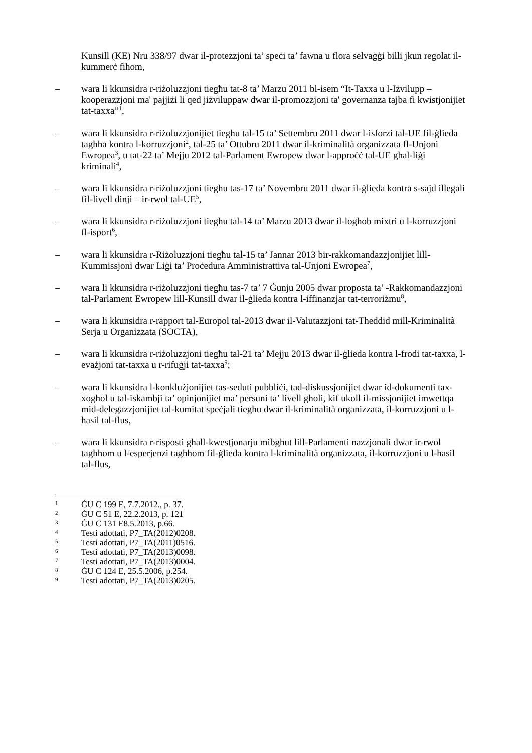Kunsill (KE) Nru 338/97 dwar il-protezzjoni ta’ speċi ta’ fawna u flora selvaġġi billi jkun regolat il-kummerċ fihom,
– wara li kkunsidra r-riżoluzzjoni tiegħu tat-8 ta’ Marzu 2011 bl-isem “It-Taxxa u l-Iżvilupp – kooperazzjoni ma' pajjiżi li qed jiżviluppaw dwar il-promozzjoni ta' governanza tajba fi kwistjonijiet tat-taxxa”<sup>1</sup>,
– wara li kkunsidra r-riżoluzzjonijiet tiegħu tal-15 ta’ Settembru 2011 dwar l-isforzi tal-UE fil-ġlieda tagħha kontra l-korruzzjoni<sup>2</sup>, tal-25 ta’ Ottubru 2011 dwar il-kriminalità organizzata fl-Unjoni Ewropea<sup>3</sup>, u tat-22 ta’ Mejju 2012 tal-Parlament Ewropew dwar l-approċċ tal-UE għal-liġi kriminali<sup>4</sup>,
– wara li kkunsidra r-riżoluzzjoni tiegħu tas-17 ta’ Novembru 2011 dwar il-ġlieda kontra s-sajd illegali fil-livell dinji – ir-rwol tal-UE<sup>5</sup>,
– wara li kkunsidra r-riżoluzzjoni tiegħu tal-14 ta’ Marzu 2013 dwar il-logħob mixtri u l-korruzzjoni fl-isport<sup>6</sup>,
– wara li kkunsidra r-Riżoluzzjoni tiegħu tal-15 ta’ Jannar 2013 bir-rakkomandazzjonijiet lill-Kummissjoni dwar Liġi ta’ Proċedura Amministrattiva tal-Unjoni Ewropea<sup>7</sup>,
– wara li kkunsidra r-riżoluzzjoni tiegħu tas-7 ta’ 7 Ġunju 2005 dwar proposta ta’ -Rakkomandazzjoni tal-Parlament Ewropew lill-Kunsill dwar il-ġlieda kontra l-iffinanzjar tat-terroriżmu<sup>8</sup>,
– wara li kkunsidra r-rapport tal-Europol tal-2013 dwar il-Valutazzjoni tat-Theddid mill-Kriminalità Serja u Organizzata (SOCTA),
– wara li kkunsidra r-riżoluzzjoni tiegħu tal-21 ta’ Mejju 2013 dwar il-ġlieda kontra l-frodi tat-taxxa, l-evażjoni tat-taxxa u r-rifuġji tat-taxxa<sup>9</sup>;
– wara li kkunsidra l-konklużjonijiet tas-seduti pubbliċi, tad-diskussjonijiet dwar id-dokumenti tax-xogħol u tal-iskambji ta’ opinjonijiet ma’ persuni ta’ livell għoli, kif ukoll il-missjonijiet imwettqa mid-delegazzjonijiet tal-kumitat speċjali tiegħu dwar il-kriminalità organizzata, il-korruzzjoni u l-ħasil tal-flus,
– wara li kkunsidra r-risposti għall-kwestjonarju mibgħut lill-Parlamenti nazzjonali dwar ir-rwol tagħhom u l-esperjenzi tagħhom fil-ġlieda kontra l-kriminalità organizzata, il-korruzzjoni u l-ħasil tal-flus,
1
ĠU C 199 E, 7.7.2012., p. 37.
2
ĠU C 51 E, 22.2.2013, p. 121
3
ĠU C 131 E8.5.2013, p.66.
4
Testi adottati, P7_TA(2012)0208.
5
Testi adottati, P7_TA(2011)0516.
6
Testi adottati, P7_TA(2013)0098.
7
Testi adottati, P7_TA(2013)0004.
8
ĠU C 124 E, 25.5.2006, p.254.
9
Testi adottati, P7_TA(2013)0205.